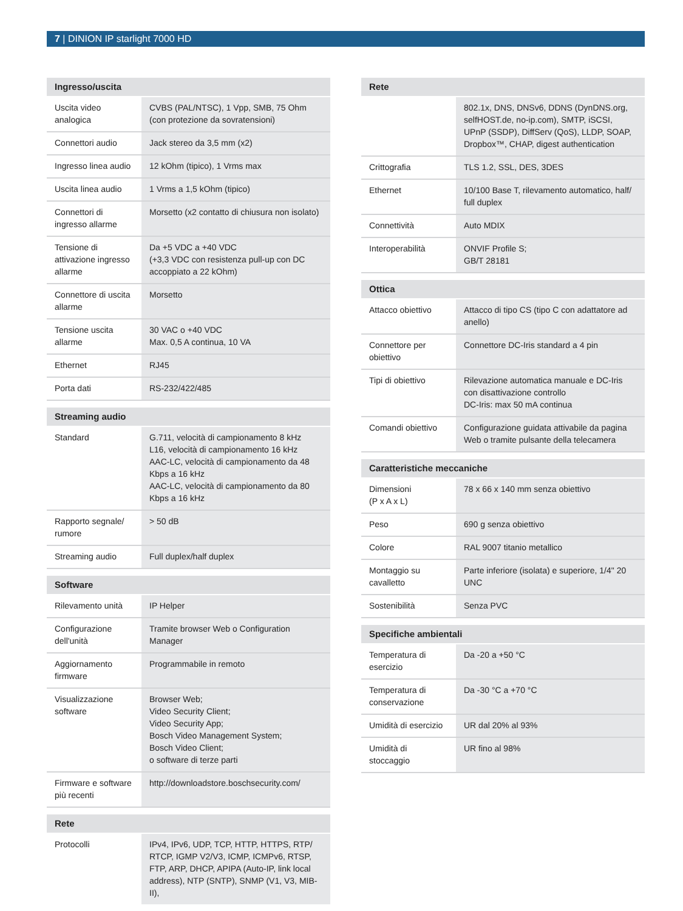7 | DINION IP starlight 7000 HD
| Ingresso/uscita | |
| --- | --- |
| Uscita video analogica | CVBS (PAL/NTSC), 1 Vpp, SMB, 75 Ohm (con protezione da sovratensioni) |
| Connettori audio | Jack stereo da 3,5 mm (x2) |
| Ingresso linea audio | 12 kOhm (tipico), 1 Vrms max |
| Uscita linea audio | 1 Vrms a 1,5 kOhm (tipico) |
| Connettori di ingresso allarme | Morsetto (x2 contatto di chiusura non isolato) |
| Tensione di attivazione ingresso allarme | Da +5 VDC a +40 VDC (+3,3 VDC con resistenza pull-up con DC accoppiato a 22 kOhm) |
| Connettore di uscita allarme | Morsetto |
| Tensione uscita allarme | 30 VAC o +40 VDC Max. 0,5 A continua, 10 VA |
| Ethernet | RJ45 |
| Porta dati | RS-232/422/485 |
| Streaming audio | |
| --- | --- |
| Standard | G.711, velocità di campionamento 8 kHz L16, velocità di campionamento 16 kHz AAC-LC, velocità di campionamento da 48 Kbps a 16 kHz AAC-LC, velocità di campionamento da 80 Kbps a 16 kHz |
| Rapporto segnale/ rumore | > 50 dB |
| Streaming audio | Full duplex/half duplex |
| Software | |
| --- | --- |
| Rilevamento unità | IP Helper |
| Configurazione dell'unità | Tramite browser Web o Configuration Manager |
| Aggiornamento firmware | Programmabile in remoto |
| Visualizzazione software | Browser Web; Video Security Client; Video Security App; Bosch Video Management System; Bosch Video Client; o software di terze parti |
| Firmware e software più recenti | http://downloadstore.boschsecurity.com/ |
| Rete | |
| --- | --- |
| Protocolli | IPv4, IPv6, UDP, TCP, HTTP, HTTPS, RTP/ RTCP, IGMP V2/V3, ICMP, ICMPv6, RTSP, FTP, ARP, DHCP, APIPA (Auto-IP, link local address), NTP (SNTP), SNMP (V1, V3, MIB-II), |
| Rete | |
| --- | --- |
| | 802.1x, DNS, DNSv6, DDNS (DynDNS.org, selfHOST.de, no-ip.com), SMTP, iSCSI, UPnP (SSDP), DiffServ (QoS), LLDP, SOAP, Dropbox™, CHAP, digest authentication |
| Crittografia | TLS 1.2, SSL, DES, 3DES |
| Ethernet | 10/100 Base T, rilevamento automatico, half/ full duplex |
| Connettività | Auto MDIX |
| Interoperabilità | ONVIF Profile S; GB/T 28181 |
| Ottica | |
| --- | --- |
| Attacco obiettivo | Attacco di tipo CS (tipo C con adattatore ad anello) |
| Connettore per obiettivo | Connettore DC-Iris standard a 4 pin |
| Tipi di obiettivo | Rilevazione automatica manuale e DC-Iris con disattivazione controllo DC-Iris: max 50 mA continua |
| Comandi obiettivo | Configurazione guidata attivabile da pagina Web o tramite pulsante della telecamera |
| Caratteristiche meccaniche | |
| --- | --- |
| Dimensioni (P x A x L) | 78 x 66 x 140 mm senza obiettivo |
| Peso | 690 g senza obiettivo |
| Colore | RAL 9007 titanio metallico |
| Montaggio su cavalletto | Parte inferiore (isolata) e superiore, 1/4" 20 UNC |
| Sostenibilità | Senza PVC |
| Specifiche ambientali | |
| --- | --- |
| Temperatura di esercizio | Da -20 a +50 °C |
| Temperatura di conservazione | Da -30 °C a +70 °C |
| Umidità di esercizio | UR dal 20% al 93% |
| Umidità di stoccaggio | UR fino al 98% |